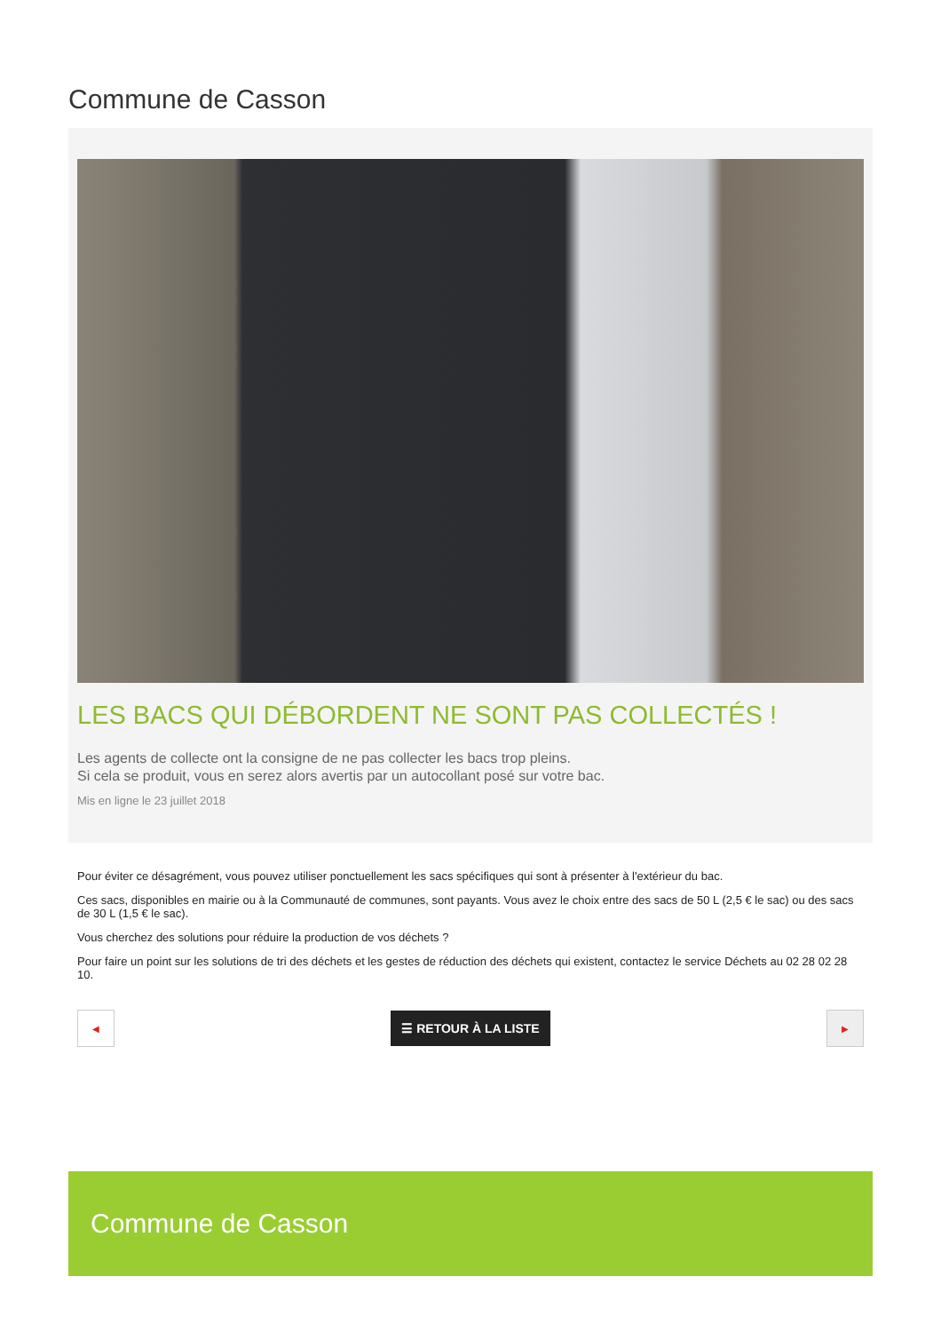Commune de Casson
LES BACS QUI DÉBORDENT NE SONT PAS COLLECTÉS !
Les agents de collecte ont la consigne de ne pas collecter les bacs trop pleins.
Si cela se produit, vous en serez alors avertis par un autocollant posé sur votre bac.
Mis en ligne le 23 juillet 2018
Pour éviter ce désagrément, vous pouvez utiliser ponctuellement les sacs spécifiques qui sont à présenter à l'extérieur du bac.
Ces sacs, disponibles en mairie ou à la Communauté de communes, sont payants. Vous avez le choix entre des sacs de 50 L (2,5 € le sac) ou des sacs de 30 L (1,5 € le sac).
Vous cherchez des solutions pour réduire la production de vos déchets ?
Pour faire un point sur les solutions de tri des déchets et les gestes de réduction des déchets qui existent, contactez le service Déchets au 02 28 02 28 10.
◀
☰ RETOUR À LA LISTE
▶
Commune de Casson